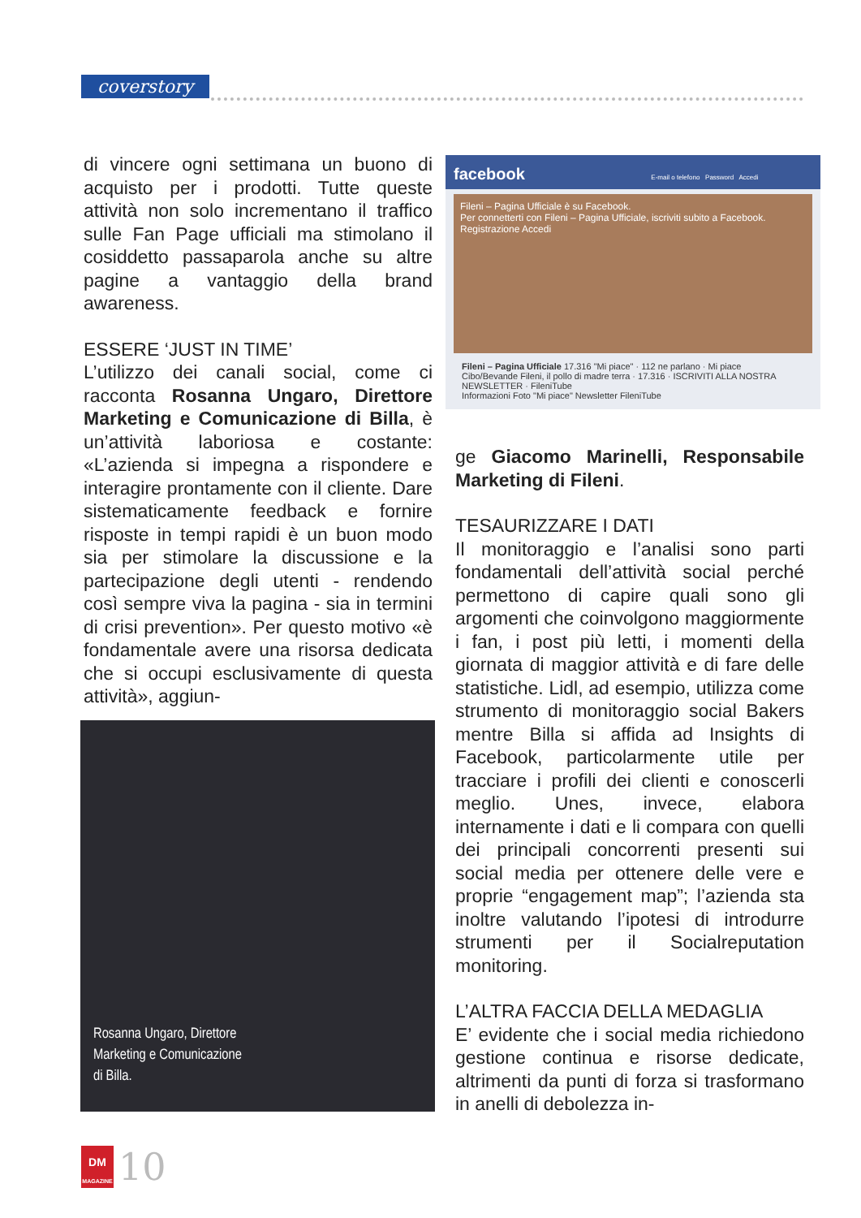coverstory
di vincere ogni settimana un buono di acquisto per i prodotti. Tutte queste attività non solo incrementano il traffico sulle Fan Page ufficiali ma stimolano il cosiddetto passaparola anche su altre pagine a vantaggio della brand awareness.
ESSERE ‘JUST IN TIME’
L’utilizzo dei canali social, come ci racconta Rosanna Ungaro, Direttore Marketing e Comunicazione di Billa, è un’attività laboriosa e costante: «L’azienda si impegna a rispondere e interagire prontamente con il cliente. Dare sistematicamente feedback e fornire risposte in tempi rapidi è un buon modo sia per stimolare la discussione e la partecipazione degli utenti - rendendo così sempre viva la pagina - sia in termini di crisi prevention». Per questo motivo «è fondamentale avere una risorsa dedicata che si occupi esclusivamente di questa attività», aggiun-
facebook E-mail o telefono Password Accedi
Fileni – Pagina Ufficiale è su Facebook.
Per connetterti con Fileni – Pagina Ufficiale, iscriviti subito a Facebook.
Registrazione Accedi
Fileni – Pagina Ufficiale 17.316 "Mi piace" · 112 ne parlano · Mi piace
Cibo/Bevande Fileni, il pollo di madre terra · 17.316 · ISCRIVITI ALLA NOSTRA NEWSLETTER · FileniTube
Informazioni Foto "Mi piace" Newsletter FileniTube
Rosanna Ungaro, Direttore
Marketing e Comunicazione
di Billa.
ge Giacomo Marinelli, Responsabile Marketing di Fileni.
TESAURIZZARE I DATI
Il monitoraggio e l’analisi sono parti fondamentali dell’attività social perché permettono di capire quali sono gli argomenti che coinvolgono maggiormente i fan, i post più letti, i momenti della giornata di maggior attività e di fare delle statistiche. Lidl, ad esempio, utilizza come strumento di monitoraggio social Bakers mentre Billa si affida ad Insights di Facebook, particolarmente utile per tracciare i profili dei clienti e conoscerli meglio. Unes, invece, elabora internamente i dati e li compara con quelli dei principali concorrenti presenti sui social media per ottenere delle vere e proprie “engagement map”; l’azienda sta inoltre valutando l’ipotesi di introdurre strumenti per il Socialreputation monitoring.
L’ALTRA FACCIA DELLA MEDAGLIA
E’ evidente che i social media richiedono gestione continua e risorse dedicate, altrimenti da punti di forza si trasformano in anelli di debolezza in-
DM
MAGAZINE
10